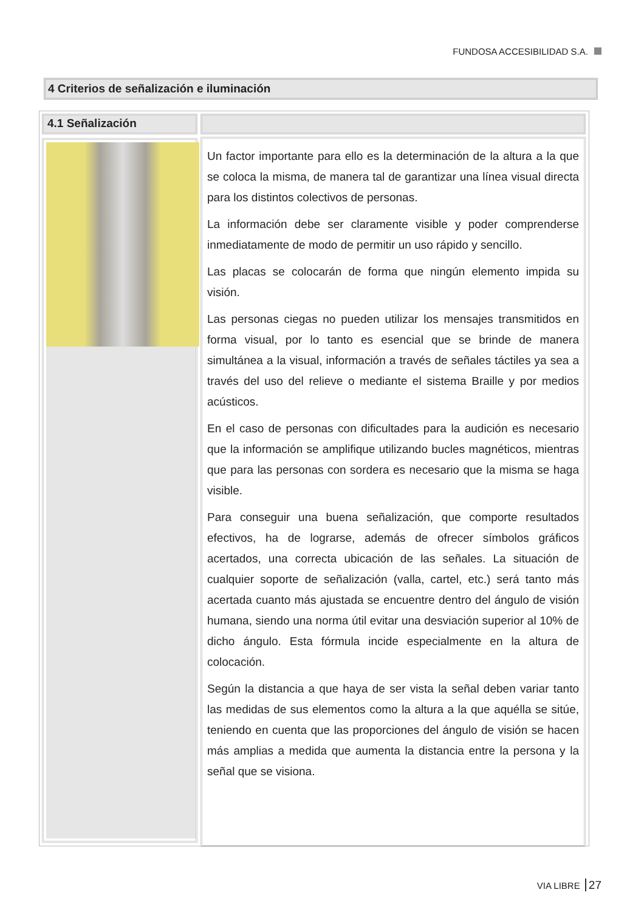FUNDOSA ACCESIBILIDAD S.A.
4 Criterios de señalización e iluminación
4.1 Señalización
Un factor importante para ello es la determinación de la altura a la que se coloca la misma, de manera tal de garantizar una línea visual directa para los distintos colectivos de personas.
La información debe ser claramente visible y poder comprenderse inmediatamente de modo de permitir un uso rápido y sencillo.
Las placas se colocarán de forma que ningún elemento impida su visión.
Las personas ciegas no pueden utilizar los mensajes transmitidos en forma visual, por lo tanto es esencial que se brinde de manera simultánea a la visual, información a través de señales táctiles ya sea a través del uso del relieve o mediante el sistema Braille y por medios acústicos.
En el caso de personas con dificultades para la audición es necesario que la información se amplifique utilizando bucles magnéticos, mientras que para las personas con sordera es necesario que la misma se haga visible.
Para conseguir una buena señalización, que comporte resultados efectivos, ha de lograrse, además de ofrecer símbolos gráficos acertados, una correcta ubicación de las señales. La situación de cualquier soporte de señalización (valla, cartel, etc.) será tanto más acertada cuanto más ajustada se encuentre dentro del ángulo de visión humana, siendo una norma útil evitar una desviación superior al 10% de dicho ángulo. Esta fórmula incide especialmente en la altura de colocación.
Según la distancia a que haya de ser vista la señal deben variar tanto las medidas de sus elementos como la altura a la que aquélla se sitúe, teniendo en cuenta que las proporciones del ángulo de visión se hacen más amplias a medida que aumenta la distancia entre la persona y la señal que se visiona.
VIA LIBRE 27